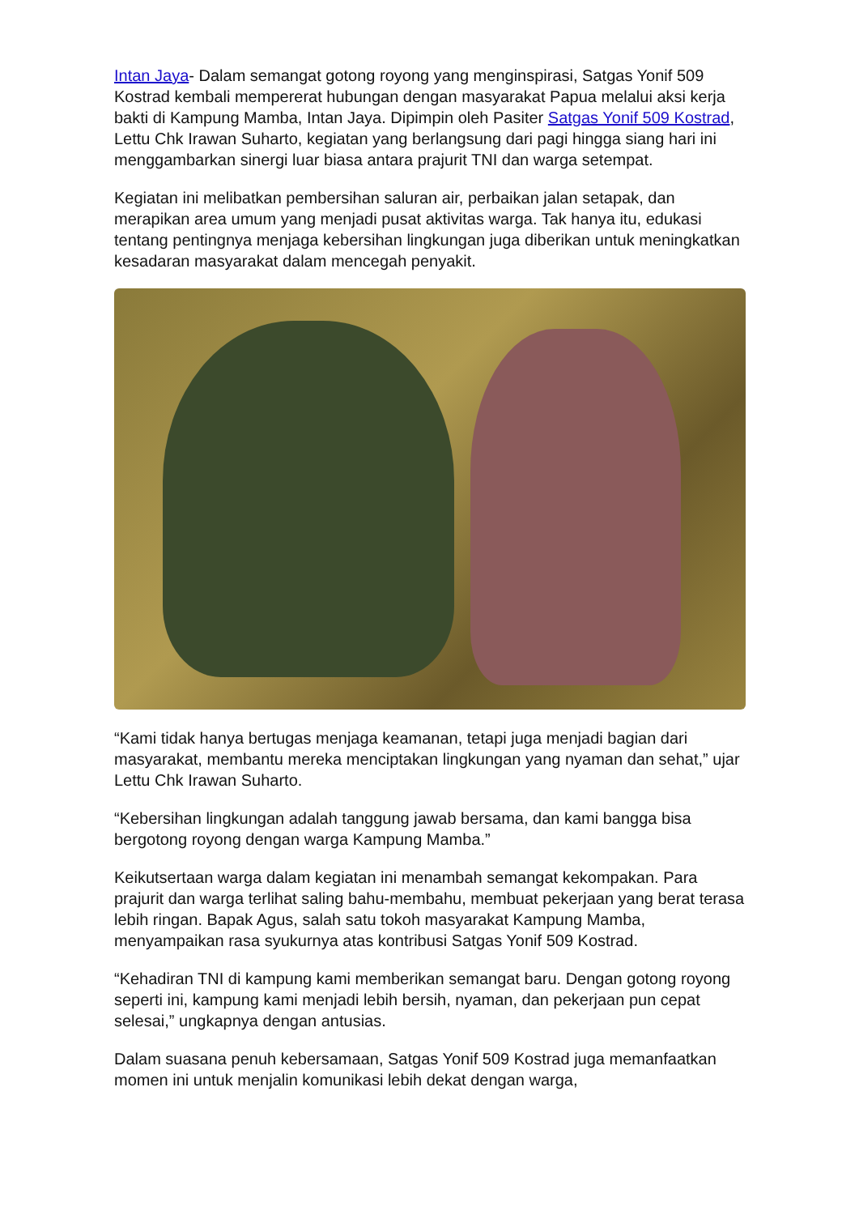Intan Jaya- Dalam semangat gotong royong yang menginspirasi, Satgas Yonif 509 Kostrad kembali mempererat hubungan dengan masyarakat Papua melalui aksi kerja bakti di Kampung Mamba, Intan Jaya. Dipimpin oleh Pasiter Satgas Yonif 509 Kostrad, Lettu Chk Irawan Suharto, kegiatan yang berlangsung dari pagi hingga siang hari ini menggambarkan sinergi luar biasa antara prajurit TNI dan warga setempat.
Kegiatan ini melibatkan pembersihan saluran air, perbaikan jalan setapak, dan merapikan area umum yang menjadi pusat aktivitas warga. Tak hanya itu, edukasi tentang pentingnya menjaga kebersihan lingkungan juga diberikan untuk meningkatkan kesadaran masyarakat dalam mencegah penyakit.
“Kami tidak hanya bertugas menjaga keamanan, tetapi juga menjadi bagian dari masyarakat, membantu mereka menciptakan lingkungan yang nyaman dan sehat,” ujar Lettu Chk Irawan Suharto.
“Kebersihan lingkungan adalah tanggung jawab bersama, dan kami bangga bisa bergotong royong dengan warga Kampung Mamba.”
Keikutsertaan warga dalam kegiatan ini menambah semangat kekompakan. Para prajurit dan warga terlihat saling bahu-membahu, membuat pekerjaan yang berat terasa lebih ringan. Bapak Agus, salah satu tokoh masyarakat Kampung Mamba, menyampaikan rasa syukurnya atas kontribusi Satgas Yonif 509 Kostrad.
“Kehadiran TNI di kampung kami memberikan semangat baru. Dengan gotong royong seperti ini, kampung kami menjadi lebih bersih, nyaman, dan pekerjaan pun cepat selesai,” ungkapnya dengan antusias.
Dalam suasana penuh kebersamaan, Satgas Yonif 509 Kostrad juga memanfaatkan momen ini untuk menjalin komunikasi lebih dekat dengan warga,